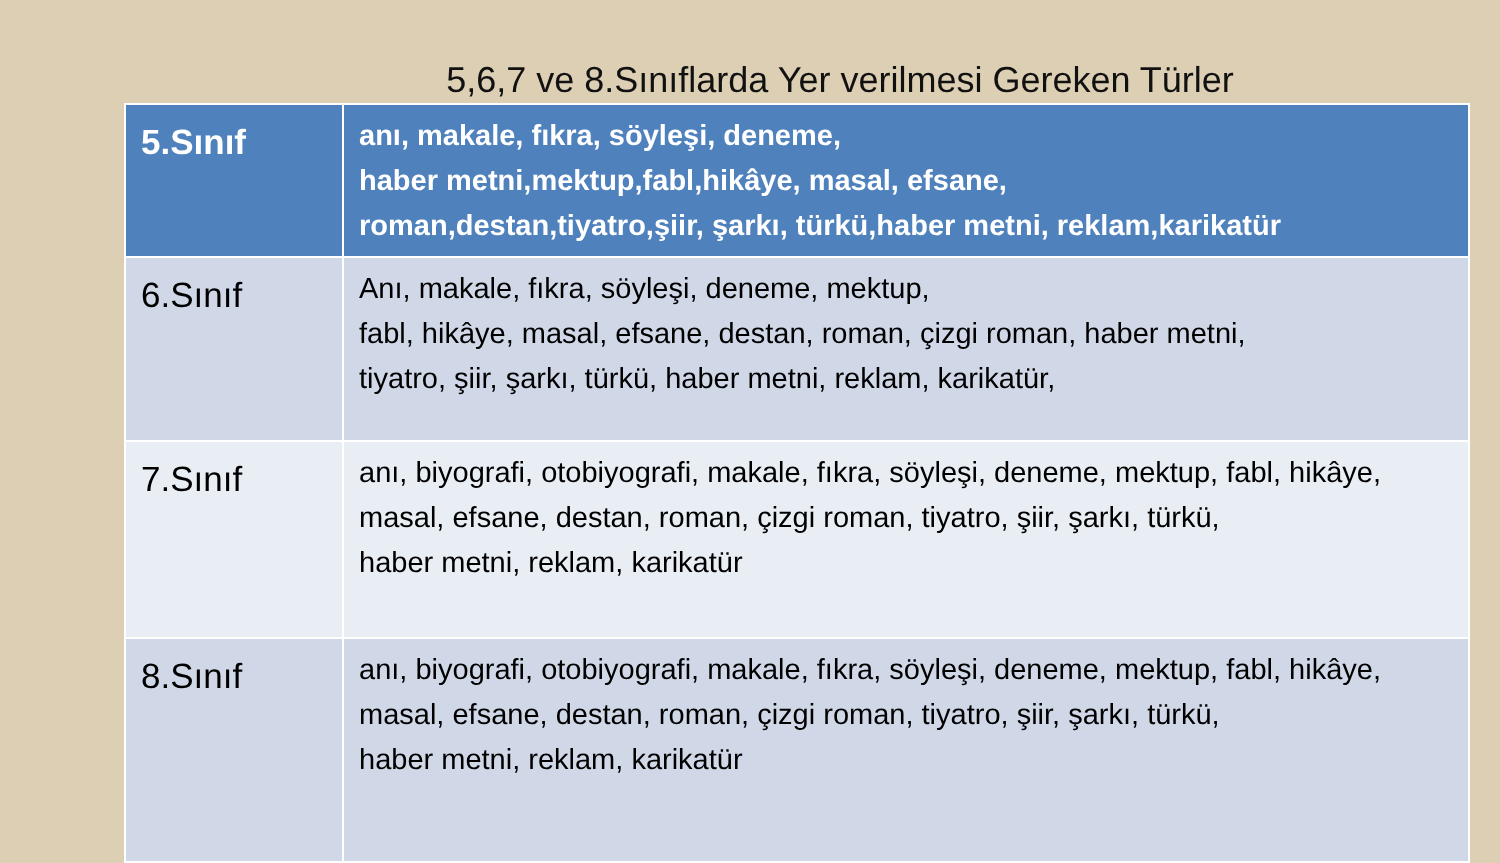5,6,7 ve 8.Sınıflarda Yer verilmesi Gereken Türler
| 5.Sınıf | anı, makale, fıkra, söyleşi, deneme, haber metni,mektup,fabl,hikâye, masal, efsane, roman,destan,tiyatro,şiir, şarkı, türkü,haber metni, reklam,karikatür |
| 6.Sınıf | Anı, makale, fıkra, söyleşi, deneme, mektup, fabl, hikâye, masal, efsane, destan, roman, çizgi roman, haber metni, tiyatro, şiir, şarkı, türkü, haber metni, reklam, karikatür, |
| 7.Sınıf | anı, biyografi, otobiyografi, makale, fıkra, söyleşi, deneme, mektup, fabl, hikâye, masal, efsane, destan, roman, çizgi roman, tiyatro, şiir, şarkı, türkü, haber metni, reklam, karikatür |
| 8.Sınıf | anı, biyografi, otobiyografi, makale, fıkra, söyleşi, deneme, mektup, fabl, hikâye, masal, efsane, destan, roman, çizgi roman, tiyatro, şiir, şarkı, türkü, haber metni, reklam, karikatür |